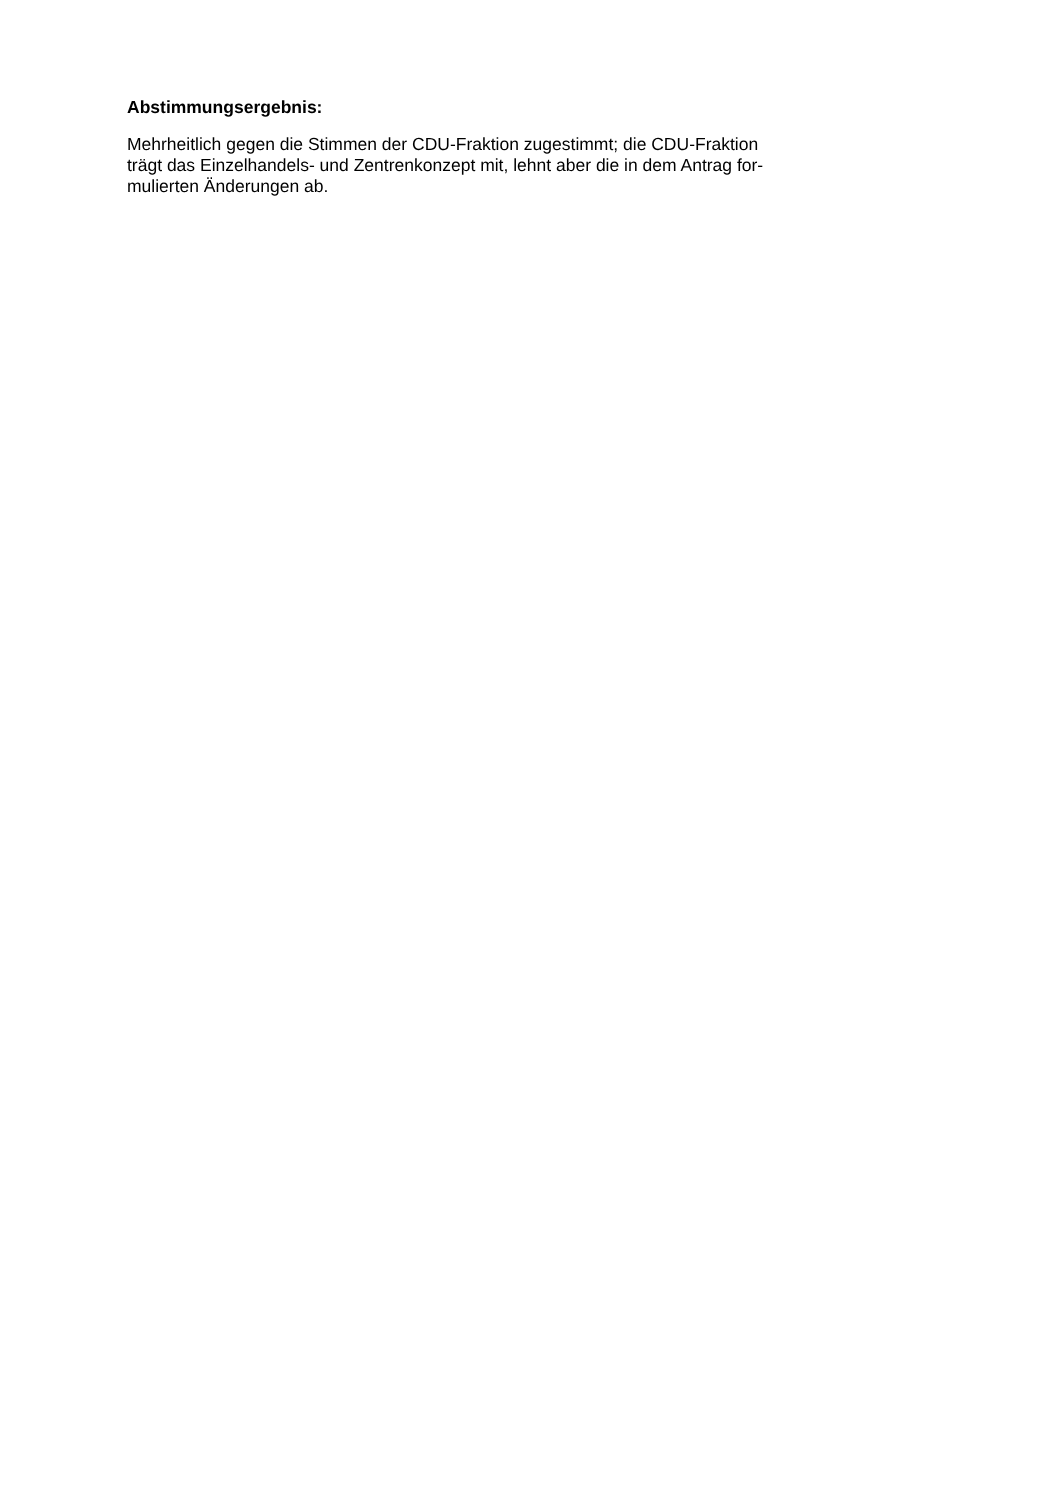Abstimmungsergebnis:
Mehrheitlich gegen die Stimmen der CDU-Fraktion zugestimmt; die CDU-Fraktion
trägt das Einzelhandels- und Zentrenkonzept mit, lehnt aber die in dem Antrag for-
mulierten Änderungen ab.